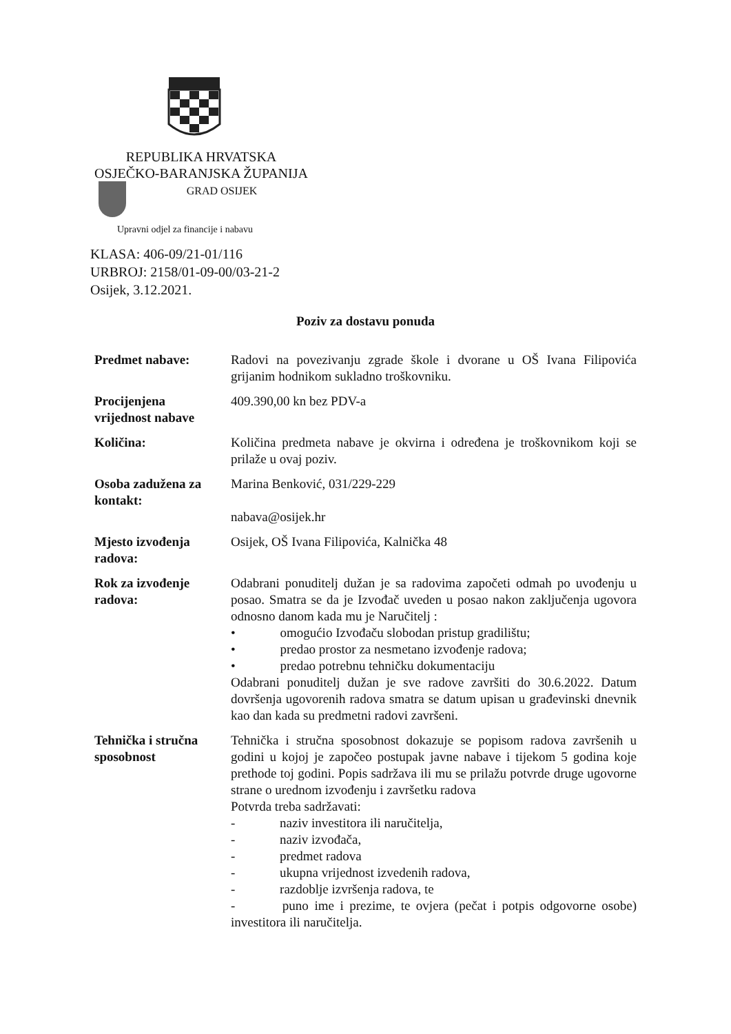REPUBLIKA HRVATSKA
OSJEČKO-BARANJSKA ŽUPANIJA
GRAD OSIJEK
Upravni odjel za financije i nabavu
KLASA: 406-09/21-01/116
URBROJ: 2158/01-09-00/03-21-2
Osijek, 3.12.2021.
Poziv za dostavu ponuda
| Predmet nabave: | Radovi na povezivanju zgrade škole i dvorane u OŠ Ivana Filipovića grijanim hodnikom sukladno troškovniku. |
| Procijenjena vrijednost nabave | 409.390,00 kn bez PDV-a |
| Količina: | Količina predmeta nabave je okvirna i određena je troškovnikom koji se prilaže u ovaj poziv. |
| Osoba zadužena za kontakt: | Marina Benković, 031/229-229 nabava@osijek.hr |
| Mjesto izvođenja radova: | Osijek, OŠ Ivana Filipovića, Kalnička 48 |
| Rok za izvođenje radova: | Odabrani ponuditelj dužan je sa radovima započeti odmah po uvođenju u posao. Smatra se da je Izvođač uveden u posao nakon zaključenja ugovora odnosno danom kada mu je Naručitelj : • omogućio Izvođaču slobodan pristup gradilištu; • predao prostor za nesmetano izvođenje radova; • predao potrebnu tehničku dokumentaciju Odabrani ponuditelj dužan je sve radove završiti do 30.6.2022. Datum dovršenja ugovorenih radova smatra se datum upisan u građevinski dnevnik kao dan kada su predmetni radovi završeni. |
| Tehnička i stručna sposobnost | Tehnička i stručna sposobnost dokazuje se popisom radova završenih u godini u kojoj je započeo postupak javne nabave i tijekom 5 godina koje prethode toj godini. Popis sadržava ili mu se prilažu potvrde druge ugovorne strane o urednom izvođenju i završetku radova Potvrda treba sadržavati: - naziv investitora ili naručitelja, - naziv izvođača, - predmet radova - ukupna vrijednost izvedenih radova, - razdoblje izvršenja radova, te - puno ime i prezime, te ovjera (pečat i potpis odgovorne osobe) investitora ili naručitelja. |